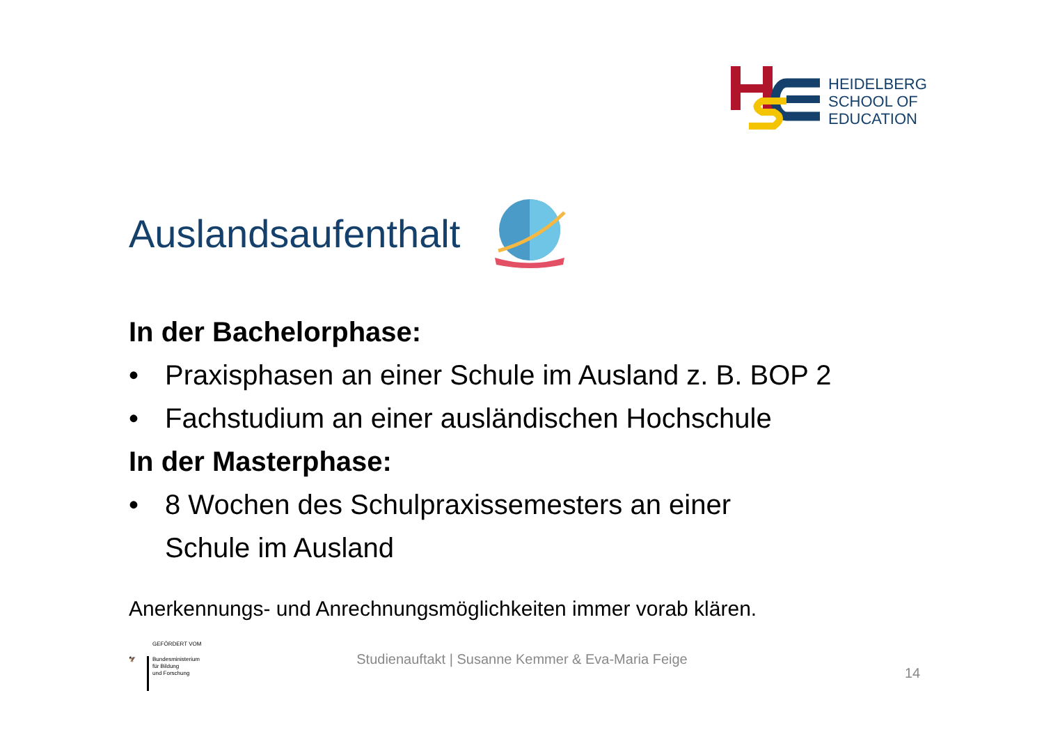HEIDELBERG
SCHOOL OF
EDUCATION
Auslandsaufenthalt
In der Bachelorphase:
• Praxisphasen an einer Schule im Ausland z. B. BOP 2
• Fachstudium an einer ausländischen Hochschule
In der Masterphase:
• 8 Wochen des Schulpraxissemesters an einer
Schule im Ausland
Anerkennungs- und Anrechnungsmöglichkeiten immer vorab klären.
GEFÖRDERT VOM
🦅
Bundesministerium
für Bildung
und Forschung
Studienauftakt | Susanne Kemmer & Eva-Maria Feige
14